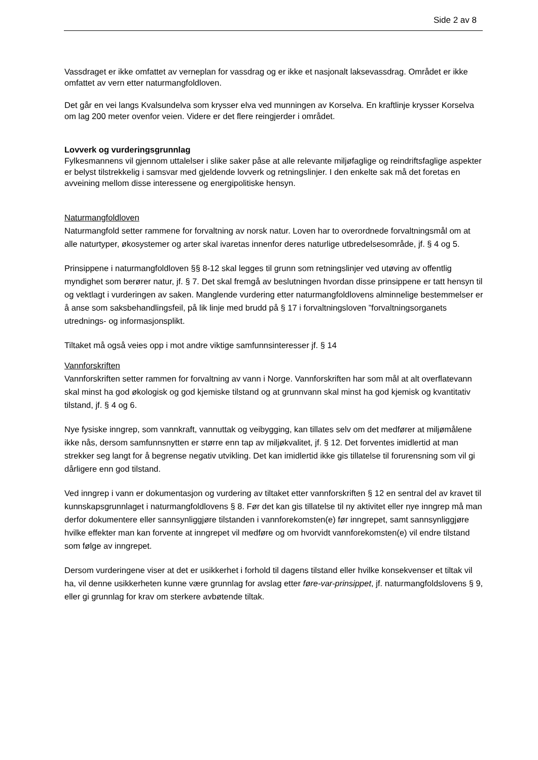Side 2 av 8
Vassdraget er ikke omfattet av verneplan for vassdrag og er ikke et nasjonalt laksevassdrag. Området er ikke omfattet av vern etter naturmangfoldloven.
Det går en vei langs Kvalsundelva som krysser elva ved munningen av Korselva. En kraftlinje krysser Korselva om lag 200 meter ovenfor veien. Videre er det flere reingjerder i området.
Lovverk og vurderingsgrunnlag
Fylkesmannens vil gjennom uttalelser i slike saker påse at alle relevante miljøfaglige og reindriftsfaglige aspekter er belyst tilstrekkelig i samsvar med gjeldende lovverk og retningslinjer. I den enkelte sak må det foretas en avveining mellom disse interessene og energipolitiske hensyn.
Naturmangfoldloven
Naturmangfold setter rammene for forvaltning av norsk natur. Loven har to overordnede forvaltningsmål om at alle naturtyper, økosystemer og arter skal ivaretas innenfor deres naturlige utbredelsesområde, jf. § 4 og 5.
Prinsippene i naturmangfoldloven §§ 8-12 skal legges til grunn som retningslinjer ved utøving av offentlig myndighet som berører natur, jf. § 7. Det skal fremgå av beslutningen hvordan disse prinsippene er tatt hensyn til og vektlagt i vurderingen av saken. Manglende vurdering etter naturmangfoldlovens alminnelige bestemmelser er å anse som saksbehandlingsfeil, på lik linje med brudd på § 17 i forvaltningsloven ”forvaltningsorganets utrednings- og informasjonsplikt.
Tiltaket må også veies opp i mot andre viktige samfunnsinteresser jf. § 14
Vannforskriften
Vannforskriften setter rammen for forvaltning av vann i Norge. Vannforskriften har som mål at alt overflatevann skal minst ha god økologisk og god kjemiske tilstand og at grunnvann skal minst ha god kjemisk og kvantitativ tilstand, jf. § 4 og 6.
Nye fysiske inngrep, som vannkraft, vannuttak og veibygging, kan tillates selv om det medfører at miljømålene ikke nås, dersom samfunnsnytten er større enn tap av miljøkvalitet, jf. § 12. Det forventes imidlertid at man strekker seg langt for å begrense negativ utvikling. Det kan imidlertid ikke gis tillatelse til forurensning som vil gi dårligere enn god tilstand.
Ved inngrep i vann er dokumentasjon og vurdering av tiltaket etter vannforskriften § 12 en sentral del av kravet til kunnskapsgrunnlaget i naturmangfoldlovens § 8. Før det kan gis tillatelse til ny aktivitet eller nye inngrep må man derfor dokumentere eller sannsynliggjøre tilstanden i vannforekomsten(e) før inngrepet, samt sannsynliggjøre hvilke effekter man kan forvente at inngrepet vil medføre og om hvorvidt vannforekomsten(e) vil endre tilstand som følge av inngrepet.
Dersom vurderingene viser at det er usikkerhet i forhold til dagens tilstand eller hvilke konsekvenser et tiltak vil ha, vil denne usikkerheten kunne være grunnlag for avslag etter føre-var-prinsippet, jf. naturmangfoldslovens § 9, eller gi grunnlag for krav om sterkere avbøtende tiltak.